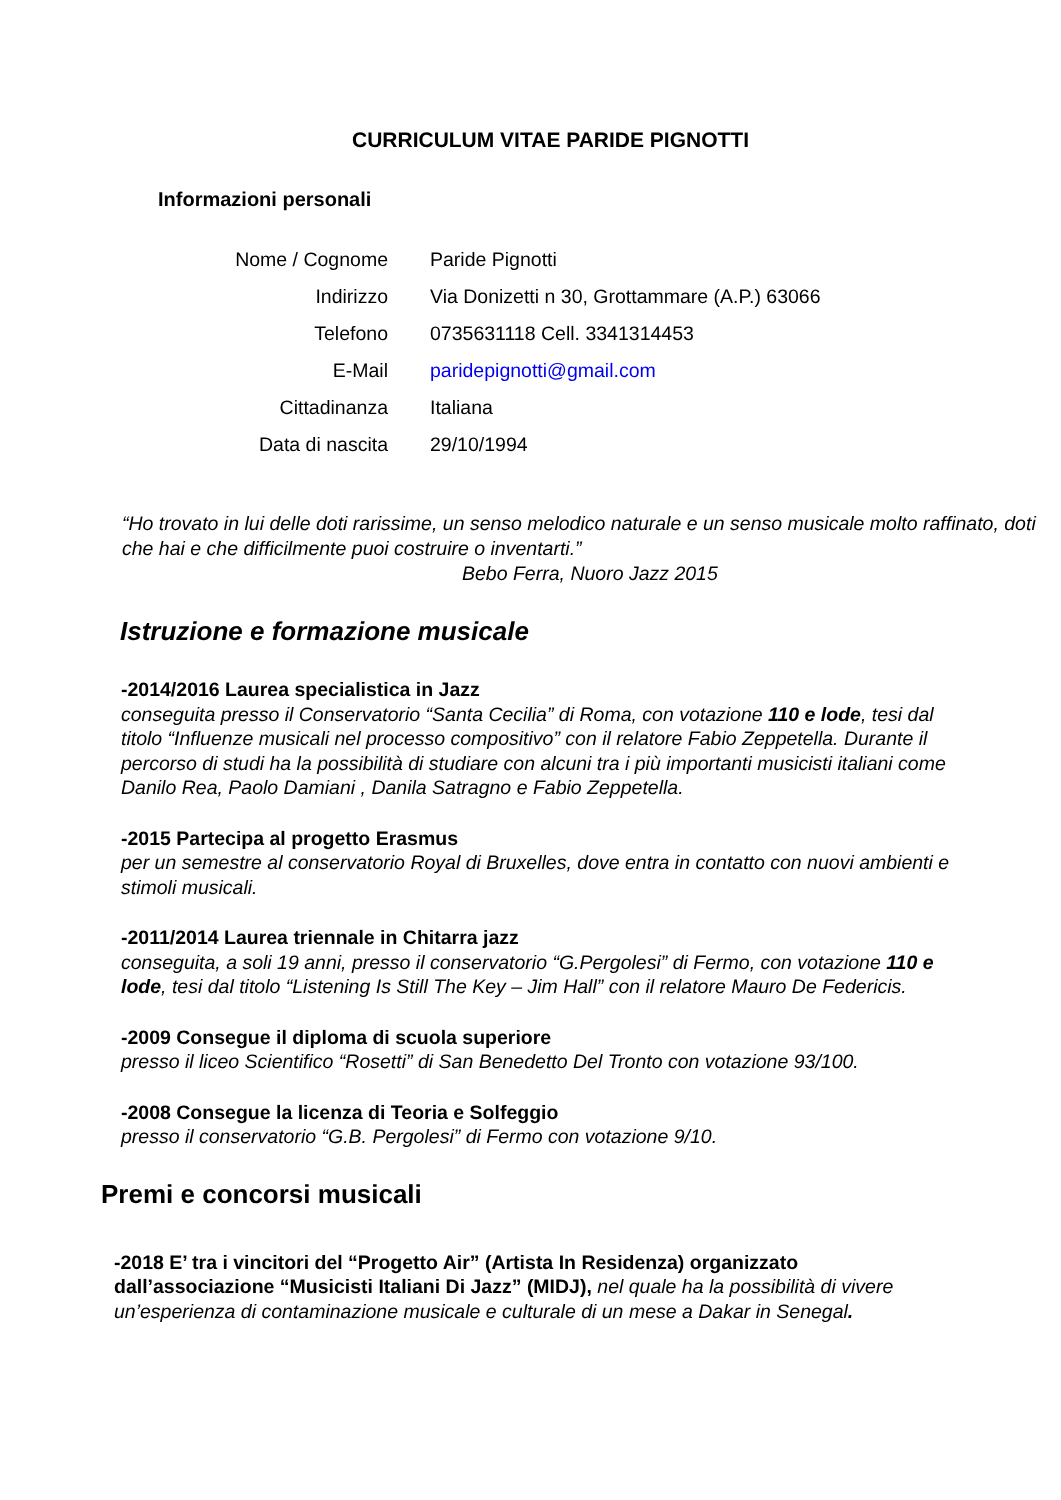CURRICULUM VITAE PARIDE PIGNOTTI
Informazioni personali
Nome / Cognome Paride Pignotti
Indirizzo
Via Donizetti n 30, Grottammare (A.P.) 63066
Telefono 0735631118 Cell. 3341314453
E-Mail paridepignotti@gmail.com
Cittadinanza Italiana
Data di nascita 29/10/1994
“Ho trovato in lui delle doti rarissime, un senso melodico naturale e un senso musicale molto raffinato, doti che hai e che difficilmente puoi costruire o inventarti.”
Bebo Ferra, Nuoro Jazz 2015
Istruzione e formazione musicale
-2014/2016 Laurea specialistica in Jazz
conseguita presso il Conservatorio “Santa Cecilia” di Roma, con votazione 110 e lode, tesi dal titolo “Influenze musicali nel processo compositivo” con il relatore Fabio Zeppetella. Durante il percorso di studi ha la possibilità di studiare con alcuni tra i più importanti musicisti italiani come Danilo Rea, Paolo Damiani , Danila Satragno e Fabio Zeppetella.
-2015 Partecipa al progetto Erasmus
per un semestre al conservatorio Royal di Bruxelles, dove entra in contatto con nuovi ambienti e stimoli musicali.
-2011/2014 Laurea triennale in Chitarra jazz
conseguita, a soli 19 anni, presso il conservatorio “G.Pergolesi” di Fermo, con votazione 110 e lode, tesi dal titolo “Listening Is Still The Key – Jim Hall” con il relatore Mauro De Federicis.
-2009 Consegue il diploma di scuola superiore
presso il liceo Scientifico “Rosetti” di San Benedetto Del Tronto con votazione 93/100.
-2008 Consegue la licenza di Teoria e Solfeggio
presso il conservatorio “G.B. Pergolesi” di Fermo con votazione 9/10.
Premi e concorsi musicali
-2018 E’ tra i vincitori del “Progetto Air” (Artista In Residenza) organizzato dall’associazione “Musicisti Italiani Di Jazz” (MIDJ), nel quale ha la possibilità di vivere un’esperienza di contaminazione musicale e culturale di un mese a Dakar in Senegal.